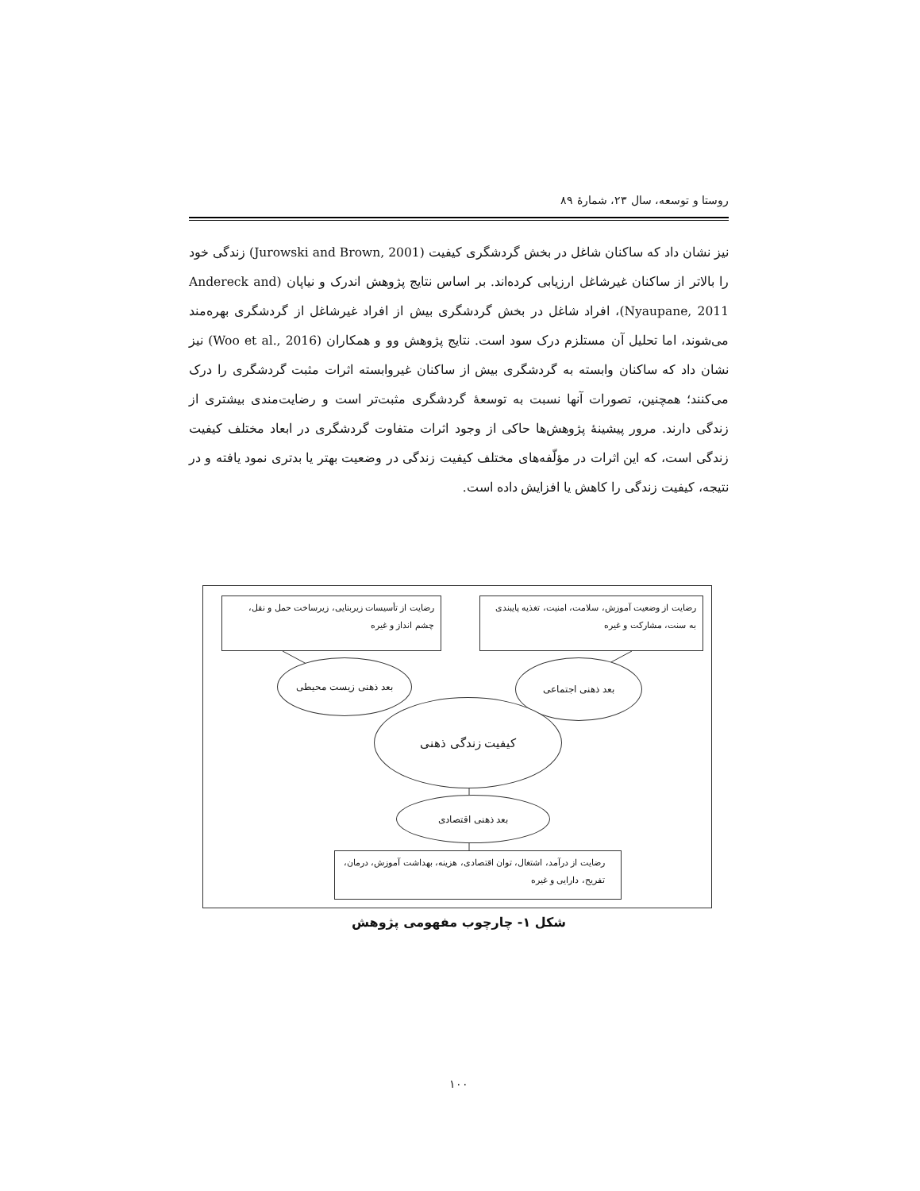روستا و توسعه، سال ۲۳، شمارهٔ ۸۹
نیز نشان داد که ساکنان شاغل در بخش گردشگری کیفیت (Jurowski and Brown, 2001) زندگی خود را بالاتر از ساکنان غیرشاغل ارزیابی کرده‌اند. بر اساس نتایج پژوهش اندرک و نیاپان (Andereck and Nyaupane, 2011)، افراد شاغل در بخش گردشگری بیش از افراد غیرشاغل از گردشگری بهره‌مند می‌شوند، اما تحلیل آن مستلزم درک سود است. نتایج پژوهش وو و همکاران (Woo et al., 2016) نیز نشان داد که ساکنان وابسته به گردشگری بیش از ساکنان غیروابسته اثرات مثبت گردشگری را درک می‌کنند؛ همچنین، تصورات آنها نسبت به توسعهٔ گردشگری مثبت‌تر است و رضایت‌مندی بیشتری از زندگی دارند. مرور پیشینهٔ پژوهش‌ها حاکی از وجود اثرات متفاوت گردشگری در ابعاد مختلف کیفیت زندگی است، که این اثرات در مؤلّفه‌های مختلف کیفیت زندگی در وضعیت بهتر یا بدتری نمود یافته و در نتیجه، کیفیت زندگی را کاهش یا افزایش داده است.
رضایت از تأسیسات زیربنایی، زیرساخت حمل و نقل، چشم انداز و غیره
رضایت از وضعیت آموزش، سلامت، امنیت، تغذیه پایبندی به سنت، مشارکت و غیره
بعد ذهنی زیست محیطی بعد ذهنی اجتماعی
کیفیت زندگی ذهنی
بعد ذهنی اقتصادی
رضایت از درآمد، اشتغال، توان اقتصادی، هزینه، بهداشت آموزش، درمان، تفریح، دارایی و غیره
شکل ۱- چارچوب مفهومی پژوهش
۱۰۰